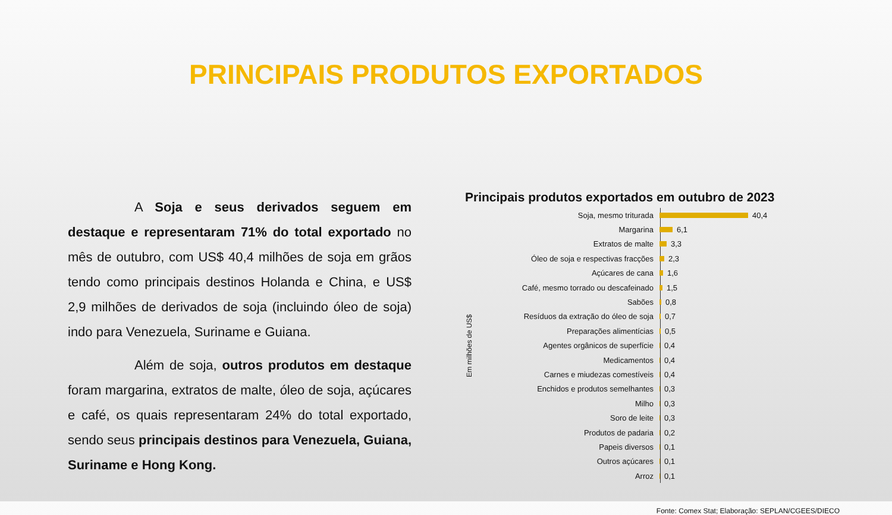PRINCIPAIS PRODUTOS EXPORTADOS
A Soja e seus derivados seguem em destaque e representaram 71% do total exportado no mês de outubro, com US$ 40,4 milhões de soja em grãos tendo como principais destinos Holanda e China, e US$ 2,9 milhões de derivados de soja (incluindo óleo de soja) indo para Venezuela, Suriname e Guiana.
Além de soja, outros produtos em destaque foram margarina, extratos de malte, óleo de soja, açúcares e café, os quais representaram 24% do total exportado, sendo seus principais destinos para Venezuela, Guiana, Suriname e Hong Kong.
Principais produtos exportados em outubro de 2023
Em milhões de US$
Soja, mesmo triturada 40,4
Margarina 6,1
Extratos de malte 3,3
Óleo de soja e respectivas fracções 2,3
Açúcares de cana 1,6
Café, mesmo torrado ou descafeinado 1,5
Sabões 0,8
Resíduos da extração do óleo de soja 0,7
Preparações alimentícias 0,5
Agentes orgânicos de superfície 0,4
Medicamentos 0,4
Carnes e miudezas comestíveis 0,4
Enchidos e produtos semelhantes 0,3
Milho 0,3
Soro de leite 0,3
Produtos de padaria 0,2
Papeis diversos 0,1
Outros açúcares 0,1
Arroz 0,1
Fonte: Comex Stat; Elaboração: SEPLAN/CGEES/DIECO